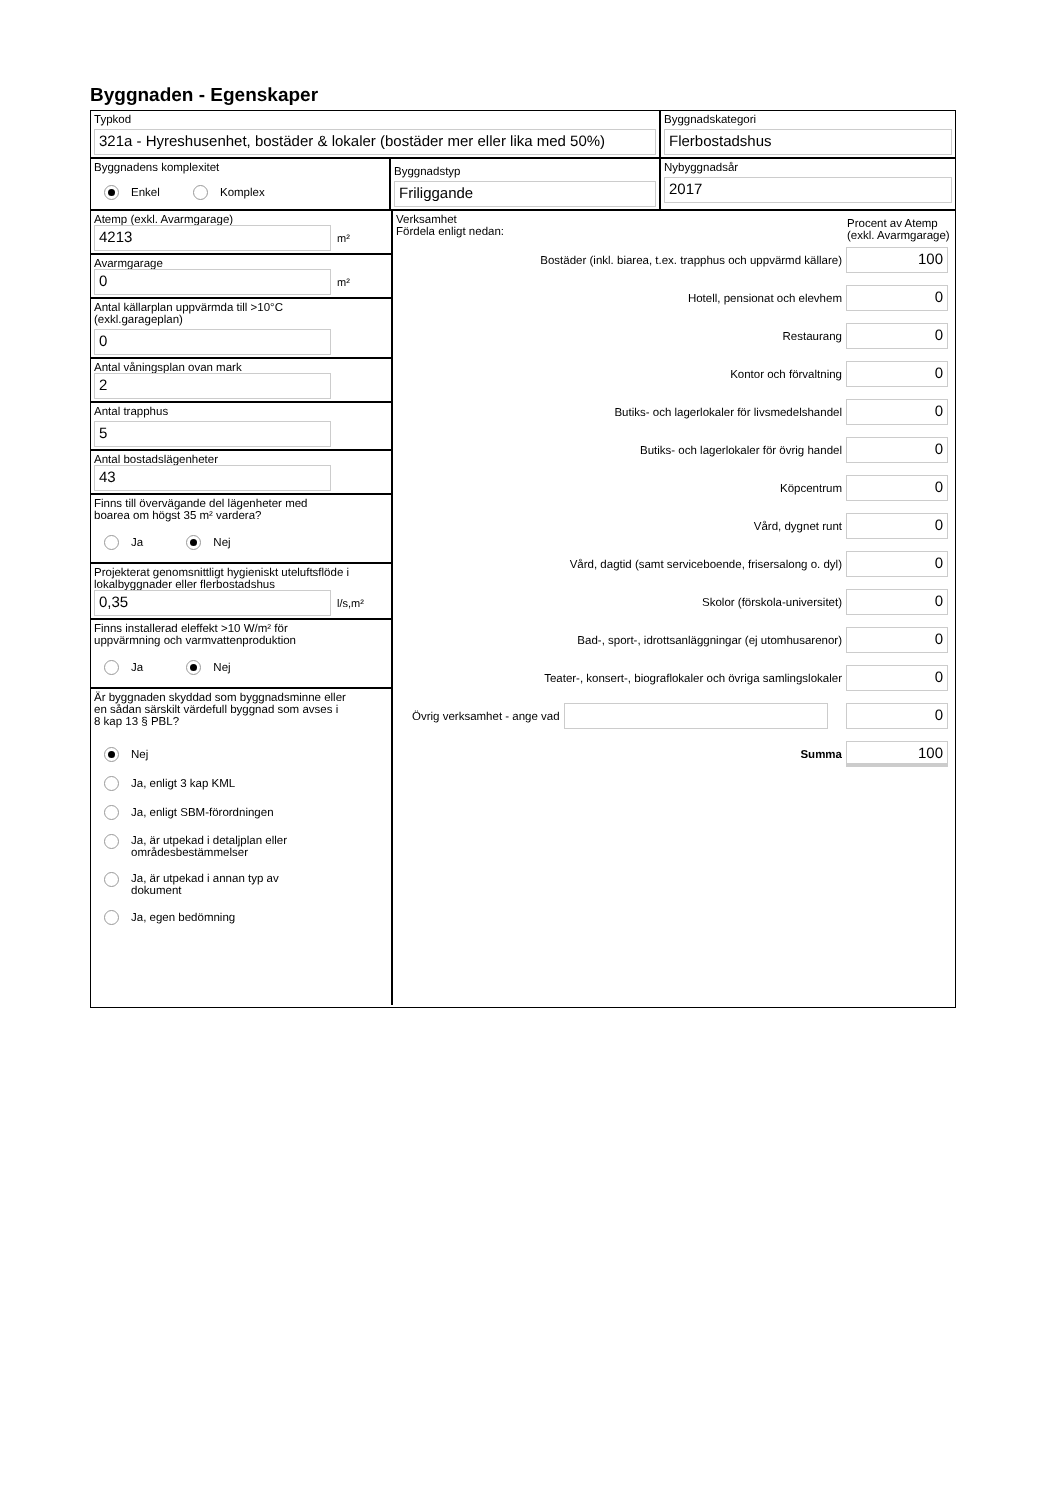Byggnaden - Egenskaper
Typkod
321a - Hyreshusenhet, bostäder & lokaler (bostäder mer eller lika med 50%)
Byggnadskategori
Flerbostadshus
Byggnadens komplexitet
Enkel Komplex
Byggnadstyp
Friliggande
Nybyggnadsår
2017
Atemp (exkl. Avarmgarage)
4213
m²
Avarmgarage
0
m²
Antal källarplan uppvärmda till >10°C
(exkl.garageplan)
0
Antal våningsplan ovan mark
2
Antal trapphus
5
Antal bostadslägenheter
43
Finns till övervägande del lägenheter med
boarea om högst 35 m² vardera?
Ja Nej
Projekterat genomsnittligt hygieniskt uteluftsflöde i
lokalbyggnader eller flerbostadshus
0,35
l/s,m²
Finns installerad eleffekt >10 W/m² för
uppvärmning och varmvattenproduktion
Ja Nej
Är byggnaden skyddad som byggnadsminne eller
en sådan särskilt värdefull byggnad som avses i
8 kap 13 § PBL?
Nej
Ja, enligt 3 kap KML
Ja, enligt SBM-förordningen
Ja, är utpekad i detaljplan eller
områdesbestämmelser
Ja, är utpekad i annan typ av
dokument
Ja, egen bedömning
Verksamhet
Fördela enligt nedan:
Procent av Atemp (exkl. Avarmgarage)
Bostäder (inkl. biarea, t.ex. trapphus och uppvärmd källare)
100
Hotell, pensionat och elevhem
0
Restaurang
0
Kontor och förvaltning
0
Butiks- och lagerlokaler för livsmedelshandel
0
Butiks- och lagerlokaler för övrig handel
0
Köpcentrum
0
Vård, dygnet runt
0
Vård, dagtid (samt serviceboende, frisersalong o. dyl)
0
Skolor (förskola-universitet)
0
Bad-, sport-, idrottsanläggningar (ej utomhusarenor)
0
Teater-, konsert-, biograflokaler och övriga samlingslokaler
0
Övrig verksamhet - ange vad
0
Summa
100